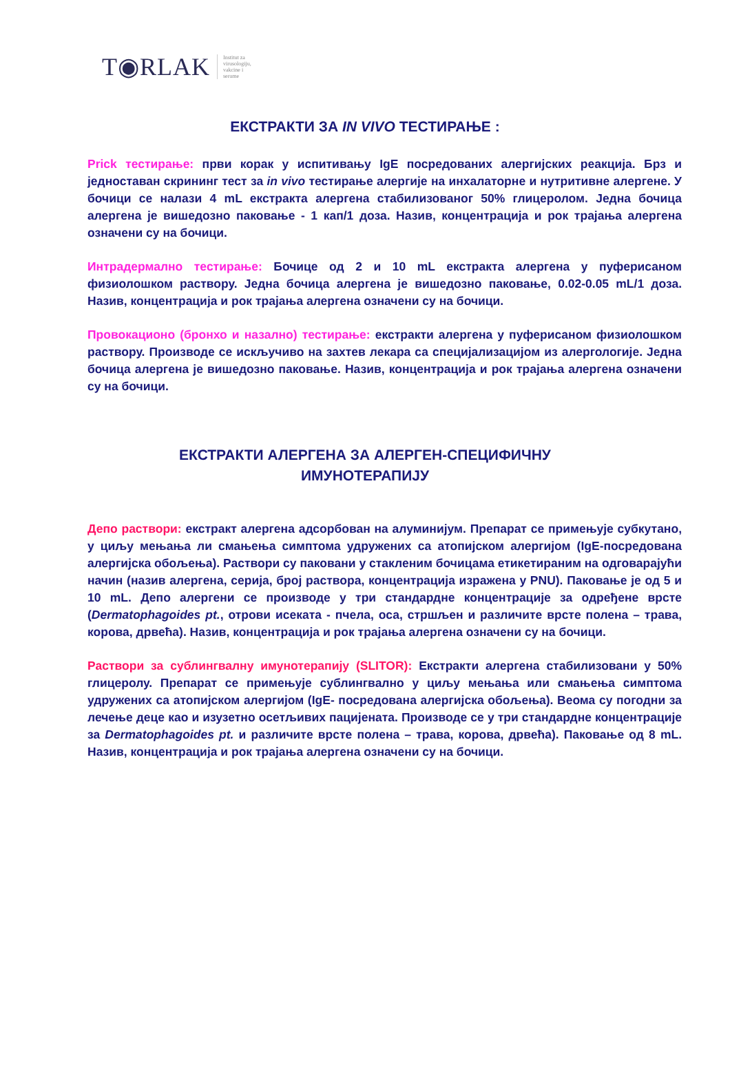T◉RLAK Institut za
virusologiju,
vakcine i
serume
ЕКСТРАКТИ ЗА IN VIVO ТЕСТИРАЊЕ :
Prick тестирање: први корак у испитивању IgE посредованих алергијских реакција. Брз и једноставан скрининг тест за in vivo тестирање алергије на инхалаторне и нутритивне алергене. У бочици се налази 4 mL екстракта алергена стабилизованог 50% глицеролом. Једна бочица алергена је вишедозно паковање - 1 кап/1 доза. Назив, концентрација и рок трајања алергена означени су на бочици.
Интрадермално тестирање: Бочице од 2 и 10 mL екстракта алергена у пуферисаном физиолошком раствору. Једна бочица алергена је вишедозно паковање, 0.02-0.05 mL/1 доза. Назив, концентрација и рок трајања алергена означени су на бочици.
Провокационо (бронхо и назално) тестирање: екстракти алергена у пуферисаном физиолошком раствору. Производе се искључиво на захтев лекара са специјализацијом из алергологије. Једна бочица алергена је вишедозно паковање. Назив, концентрација и рок трајања алергена означени су на бочици.
ЕКСТРАКТИ АЛЕРГЕНА ЗА АЛЕРГЕН-СПЕЦИФИЧНУ
ИМУНОТЕРАПИЈУ
Депо раствори: екстракт алергена адсорбован на алуминијум. Препарат се примењује субкутано, у циљу мењања ли смањења симптома удружених са атопијском алергијом (IgE-посредована алергијска обољења). Раствори су паковани у стакленим бочицама етикетираним на одговарајући начин (назив алергена, серија, број раствора, концентрација изражена у PNU). Паковање је од 5 и 10 mL. Депо алергени се производе у три стандардне концентрације за одређене врсте (Dermatophagoides pt., отрови исеката - пчела, оса, стршљен и различите врсте полена – трава, корова, дрвећа). Назив, концентрација и рок трајања алергена означени су на бочици.
Раствори за сублингвалну имунотерапију (SLITOR): Екстракти алергена стабилизовани у 50% глицеролу. Препарат се примењује сублингвално у циљу мењања или смањења симптома удружених са атопијском алергијом (IgE- посредована алергијска обољења). Веома су погодни за лечење деце као и изузетно осетљивих пацијената. Производе се у три стандардне концентрације за Dermatophagoides pt. и различите врсте полена – трава, корова, дрвећа). Паковање од 8 mL. Назив, концентрација и рок трајања алергена означени су на бочици.